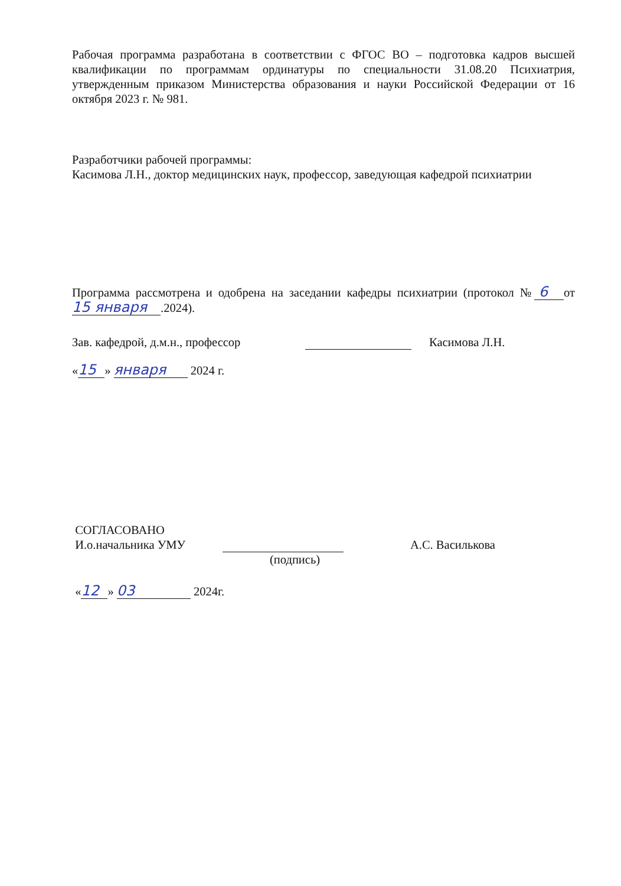Рабочая программа разработана в соответствии с ФГОС ВО – подготовка кадров высшей квалификации по программам ординатуры по специальности 31.08.20 Психиатрия, утвержденным приказом Министерства образования и науки Российской Федерации от 16 октября 2023 г. № 981.
Разработчики рабочей программы:
Касимова Л.Н., доктор медицинских наук, профессор, заведующая кафедрой психиатрии
Программа рассмотрена и одобрена на заседании кафедры психиатрии (протокол № 6 от 15 января.2024).
Зав. кафедрой, д.м.н., профессор Касимова Л.Н.
« 15 » января 2024 г.
СОГЛАСОВАНО
И.о.начальника УМУ А.С. Василькова
(подпись)
« 12 » 03 2024г.